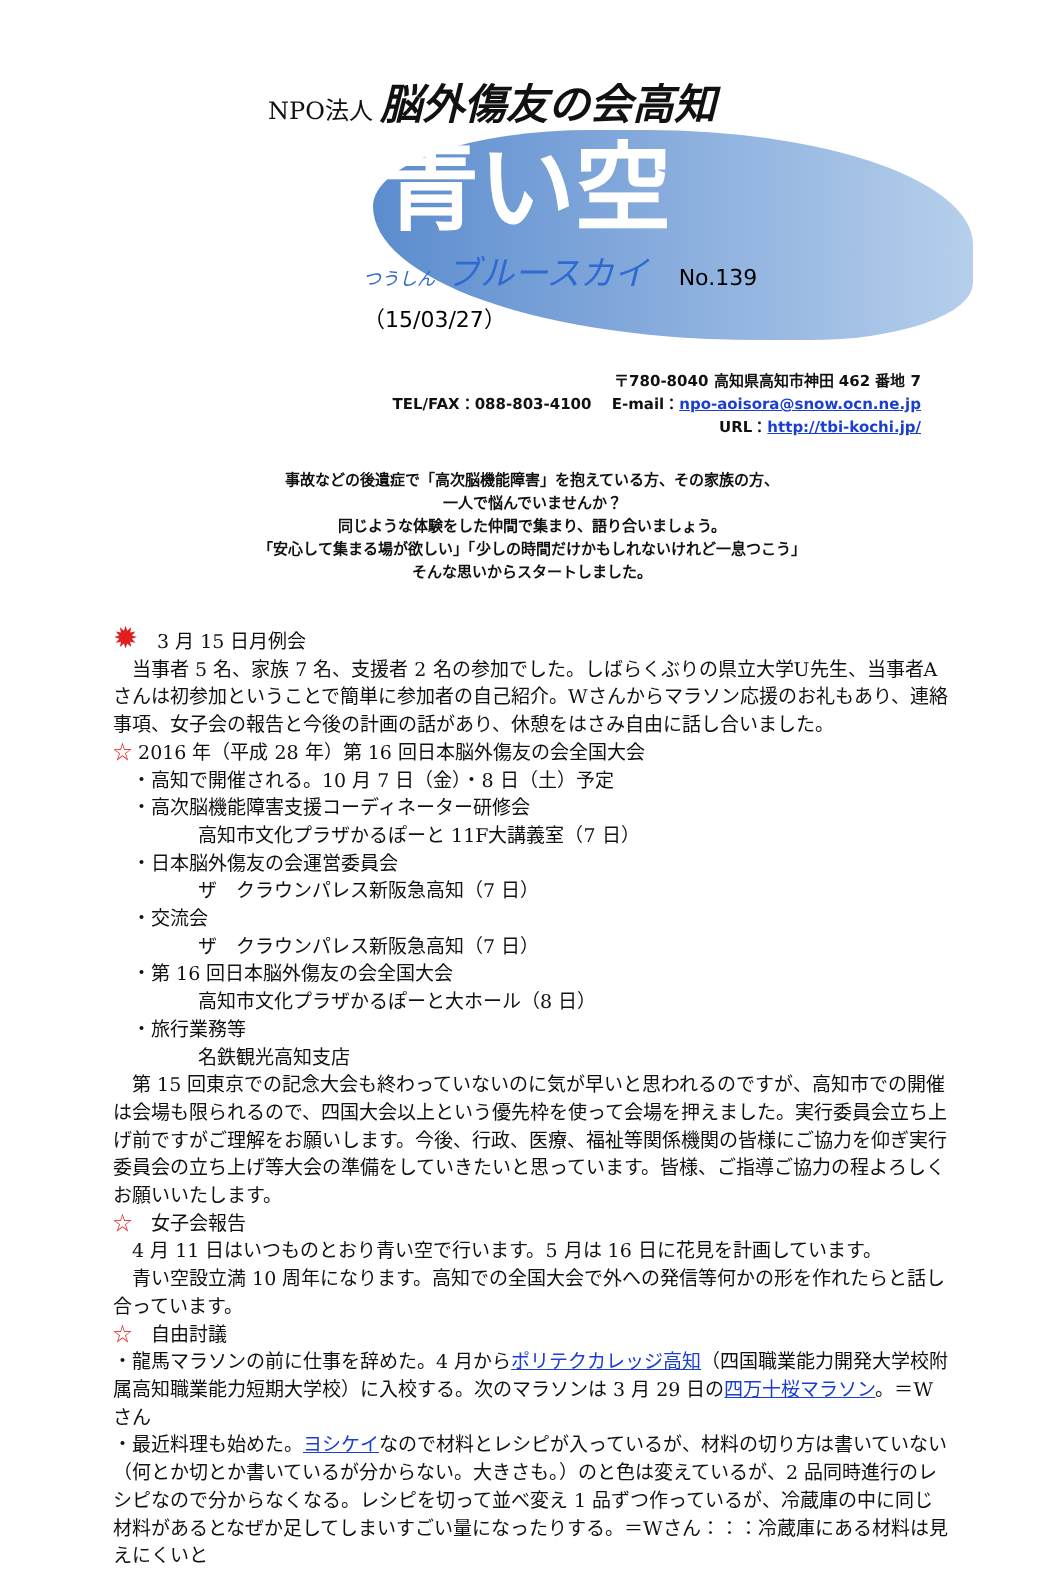NPO法人 脳外傷友の会高知
青い空
つうしん ブルースカイ No.139（15/03/27）
〒780-8040 高知県高知市神田 462 番地 7
TEL/FAX：088-803-4100 　E-mail：npo-aoisora@snow.ocn.ne.jp
URL：http://tbi-kochi.jp/
事故などの後遺症で「高次脳機能障害」を抱えている方、その家族の方、
一人で悩んでいませんか？
同じような体験をした仲間で集まり、語り合いましょう。
「安心して集まる場が欲しい」「少しの時間だけかもしれないけれど一息つこう」
そんな思いからスタートしました。
✹　3 月 15 日月例会
　当事者 5 名、家族 7 名、支援者 2 名の参加でした。しばらくぶりの県立大学U先生、当事者Aさんは初参加ということで簡単に参加者の自己紹介。Wさんからマラソン応援のお礼もあり、連絡事項、女子会の報告と今後の計画の話があり、休憩をはさみ自由に話し合いました。
☆ 2016 年（平成 28 年）第 16 回日本脳外傷友の会全国大会
　・高知で開催される。10 月 7 日（金）・8 日（土）予定
　・高次脳機能障害支援コーディネーター研修会
高知市文化プラザかるぽーと 11F大講義室（7 日）
　・日本脳外傷友の会運営委員会
ザ　クラウンパレス新阪急高知（7 日）
　・交流会
ザ　クラウンパレス新阪急高知（7 日）
　・第 16 回日本脳外傷友の会全国大会
高知市文化プラザかるぽーと大ホール（8 日）
　・旅行業務等
名鉄観光高知支店
　第 15 回東京での記念大会も終わっていないのに気が早いと思われるのですが、高知市での開催は会場も限られるので、四国大会以上という優先枠を使って会場を押えました。実行委員会立ち上げ前ですがご理解をお願いします。今後、行政、医療、福祉等関係機関の皆様にご協力を仰ぎ実行委員会の立ち上げ等大会の準備をしていきたいと思っています。皆様、ご指導ご協力の程よろしくお願いいたします。
☆　女子会報告
　4 月 11 日はいつものとおり青い空で行います。5 月は 16 日に花見を計画しています。
　青い空設立満 10 周年になります。高知での全国大会で外への発信等何かの形を作れたらと話し合っています。
☆　自由討議
・龍馬マラソンの前に仕事を辞めた。4 月からポリテクカレッジ高知（四国職業能力開発大学校附属高知職業能力短期大学校）に入校する。次のマラソンは 3 月 29 日の四万十桜マラソン。＝Wさん
・最近料理も始めた。ヨシケイなので材料とレシピが入っているが、材料の切り方は書いていない（何とか切とか書いているが分からない。大きさも。）のと色は変えているが、2 品同時進行のレシピなので分からなくなる。レシピを切って並べ変え 1 品ずつ作っているが、冷蔵庫の中に同じ材料があるとなぜか足してしまいすごい量になったりする。＝Wさん：：：冷蔵庫にある材料は見えにくいと